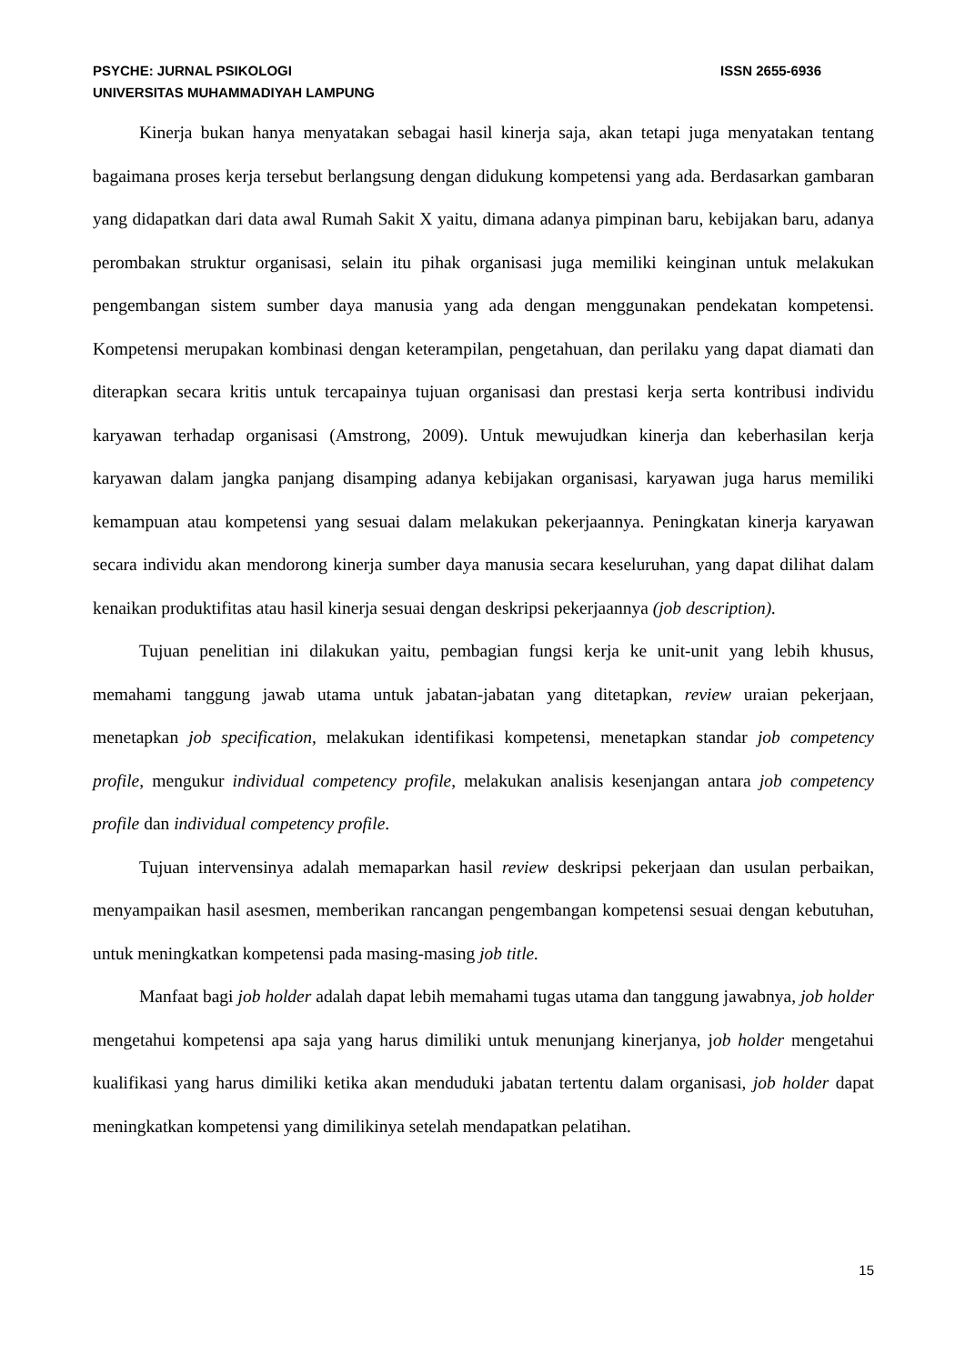PSYCHE: JURNAL PSIKOLOGI ISSN 2655-6936
UNIVERSITAS MUHAMMADIYAH LAMPUNG
Kinerja bukan hanya menyatakan sebagai hasil kinerja saja, akan tetapi juga menyatakan tentang bagaimana proses kerja tersebut berlangsung dengan didukung kompetensi yang ada. Berdasarkan gambaran yang didapatkan dari data awal Rumah Sakit X yaitu, dimana adanya pimpinan baru, kebijakan baru, adanya perombakan struktur organisasi, selain itu pihak organisasi juga memiliki keinginan untuk melakukan pengembangan sistem sumber daya manusia yang ada dengan menggunakan pendekatan kompetensi. Kompetensi merupakan kombinasi dengan keterampilan, pengetahuan, dan perilaku yang dapat diamati dan diterapkan secara kritis untuk tercapainya tujuan organisasi dan prestasi kerja serta kontribusi individu karyawan terhadap organisasi (Amstrong, 2009). Untuk mewujudkan kinerja dan keberhasilan kerja karyawan dalam jangka panjang disamping adanya kebijakan organisasi, karyawan juga harus memiliki kemampuan atau kompetensi yang sesuai dalam melakukan pekerjaannya. Peningkatan kinerja karyawan secara individu akan mendorong kinerja sumber daya manusia secara keseluruhan, yang dapat dilihat dalam kenaikan produktifitas atau hasil kinerja sesuai dengan deskripsi pekerjaannya (job description).
Tujuan penelitian ini dilakukan yaitu, pembagian fungsi kerja ke unit-unit yang lebih khusus, memahami tanggung jawab utama untuk jabatan-jabatan yang ditetapkan, review uraian pekerjaan, menetapkan job specification, melakukan identifikasi kompetensi, menetapkan standar job competency profile, mengukur individual competency profile, melakukan analisis kesenjangan antara job competency profile dan individual competency profile.
Tujuan intervensinya adalah memaparkan hasil review deskripsi pekerjaan dan usulan perbaikan, menyampaikan hasil asesmen, memberikan rancangan pengembangan kompetensi sesuai dengan kebutuhan, untuk meningkatkan kompetensi pada masing-masing job title.
Manfaat bagi job holder adalah dapat lebih memahami tugas utama dan tanggung jawabnya, job holder mengetahui kompetensi apa saja yang harus dimiliki untuk menunjang kinerjanya, job holder mengetahui kualifikasi yang harus dimiliki ketika akan menduduki jabatan tertentu dalam organisasi, job holder dapat meningkatkan kompetensi yang dimilikinya setelah mendapatkan pelatihan.
15